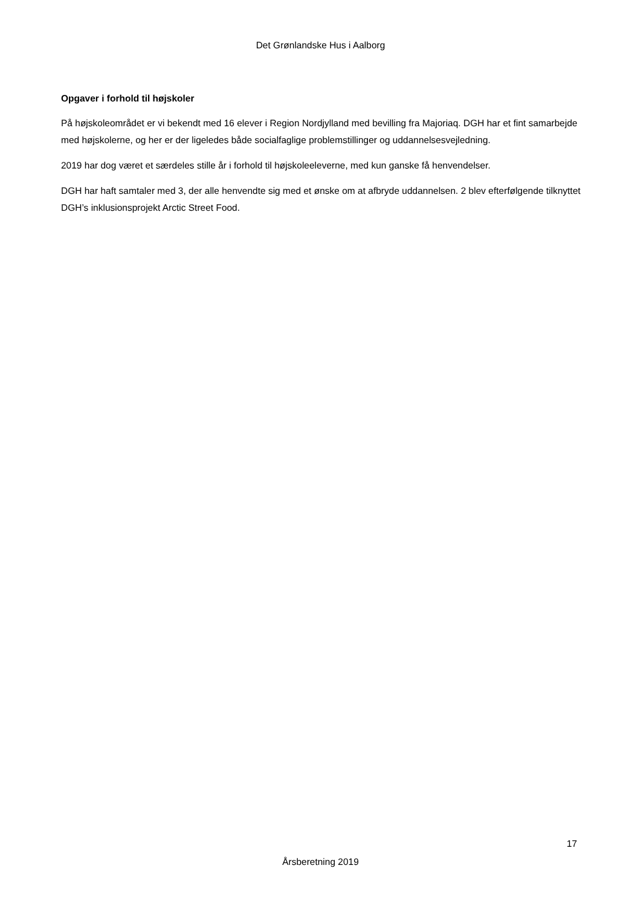Det Grønlandske Hus i Aalborg
Opgaver i forhold til højskoler
På højskoleområdet er vi bekendt med 16 elever i Region Nordjylland med bevilling fra Majoriaq. DGH har et fint samarbejde med højskolerne, og her er der ligeledes både socialfaglige problemstillinger og uddannelsesvejledning.
2019 har dog været et særdeles stille år i forhold til højskoleeleverne, med kun ganske få henvendelser.
DGH har haft samtaler med 3, der alle henvendte sig med et ønske om at afbryde uddannelsen. 2 blev efterfølgende tilknyttet DGH’s inklusionsprojekt Arctic Street Food.
17
Årsberetning 2019